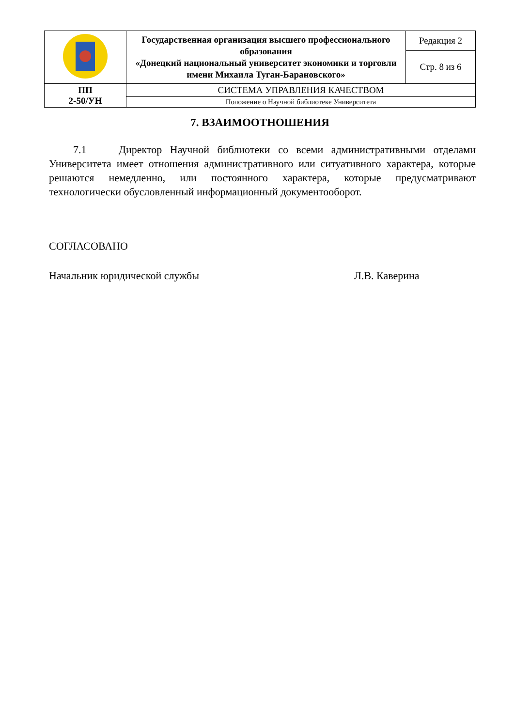| | Государственная организация высшего профессионального образования «Донецкий национальный университет экономики и торговли имени Михаила Туган-Барановского» | Редакция 2 |
| | | Стр. 8 из 6 |
| ПП 2-50/УН | СИСТЕМА УПРАВЛЕНИЯ КАЧЕСТВОМ | |
| | Положение о Научной библиотеке Университета | |
7. ВЗАИМООТНОШЕНИЯ
7.1 Директор Научной библиотеки со всеми административными отделами Университета имеет отношения административного или ситуативного характера, которые решаются немедленно, или постоянного характера, которые предусматривают технологически обусловленный информационный документооборот.
СОГЛАСОВАНО
Начальник юридической службы Л.В. Каверина